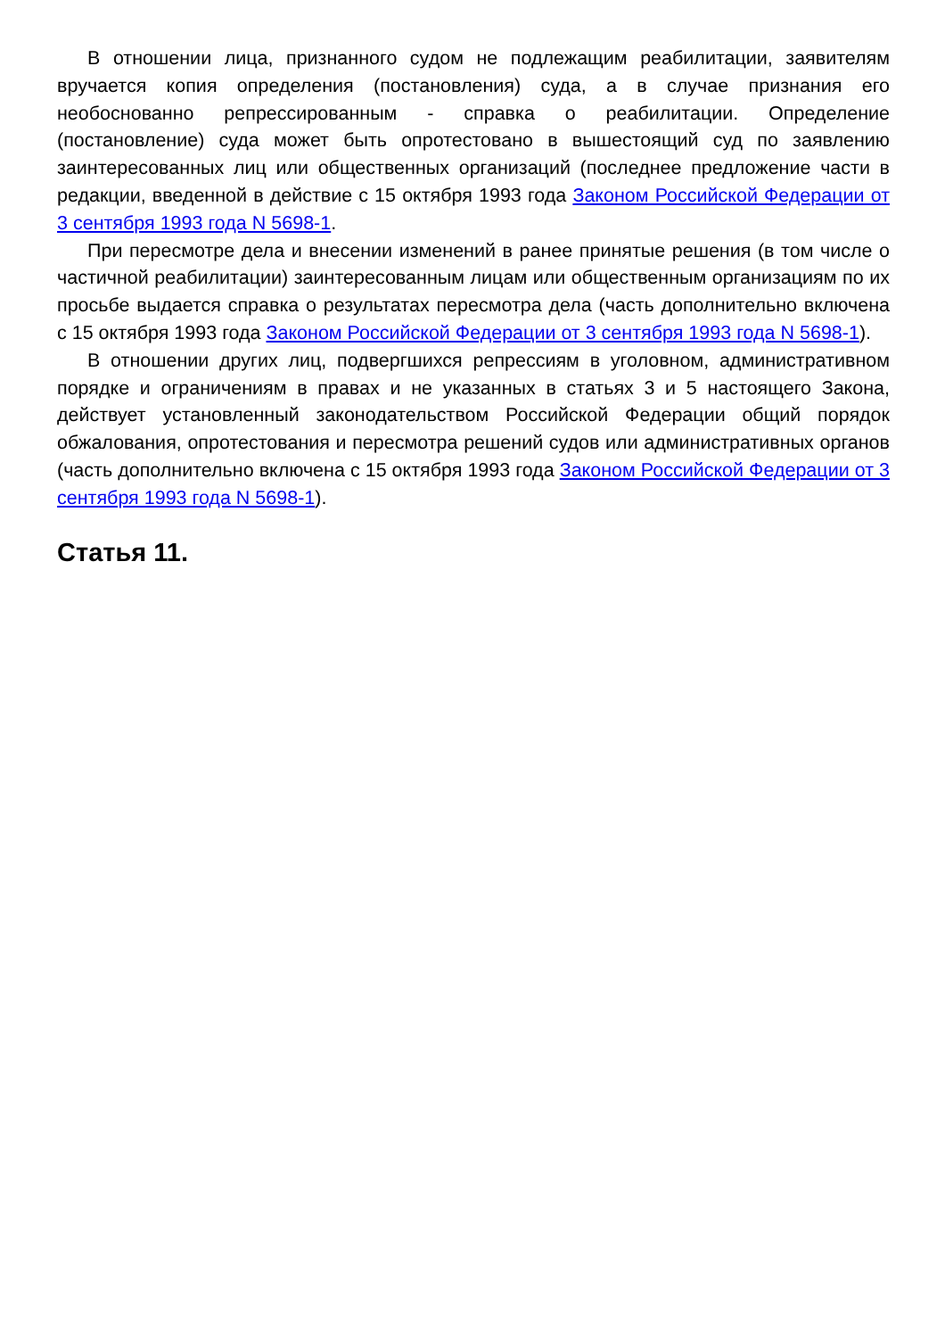В отношении лица, признанного судом не подлежащим реабилитации, заявителям вручается копия определения (постановления) суда, а в случае признания его необоснованно репрессированным - справка о реабилитации. Определение (постановление) суда может быть опротестовано в вышестоящий суд по заявлению заинтересованных лиц или общественных организаций (последнее предложение части в редакции, введенной в действие с 15 октября 1993 года Законом Российской Федерации от 3 сентября 1993 года N 5698-1.
При пересмотре дела и внесении изменений в ранее принятые решения (в том числе о частичной реабилитации) заинтересованным лицам или общественным организациям по их просьбе выдается справка о результатах пересмотра дела (часть дополнительно включена с 15 октября 1993 года Законом Российской Федерации от 3 сентября 1993 года N 5698-1).
В отношении других лиц, подвергшихся репрессиям в уголовном, административном порядке и ограничениям в правах и не указанных в статьях 3 и 5 настоящего Закона, действует установленный законодательством Российской Федерации общий порядок обжалования, опротестования и пересмотра решений судов или административных органов (часть дополнительно включена с 15 октября 1993 года Законом Российской Федерации от 3 сентября 1993 года N 5698-1).
Статья 11.